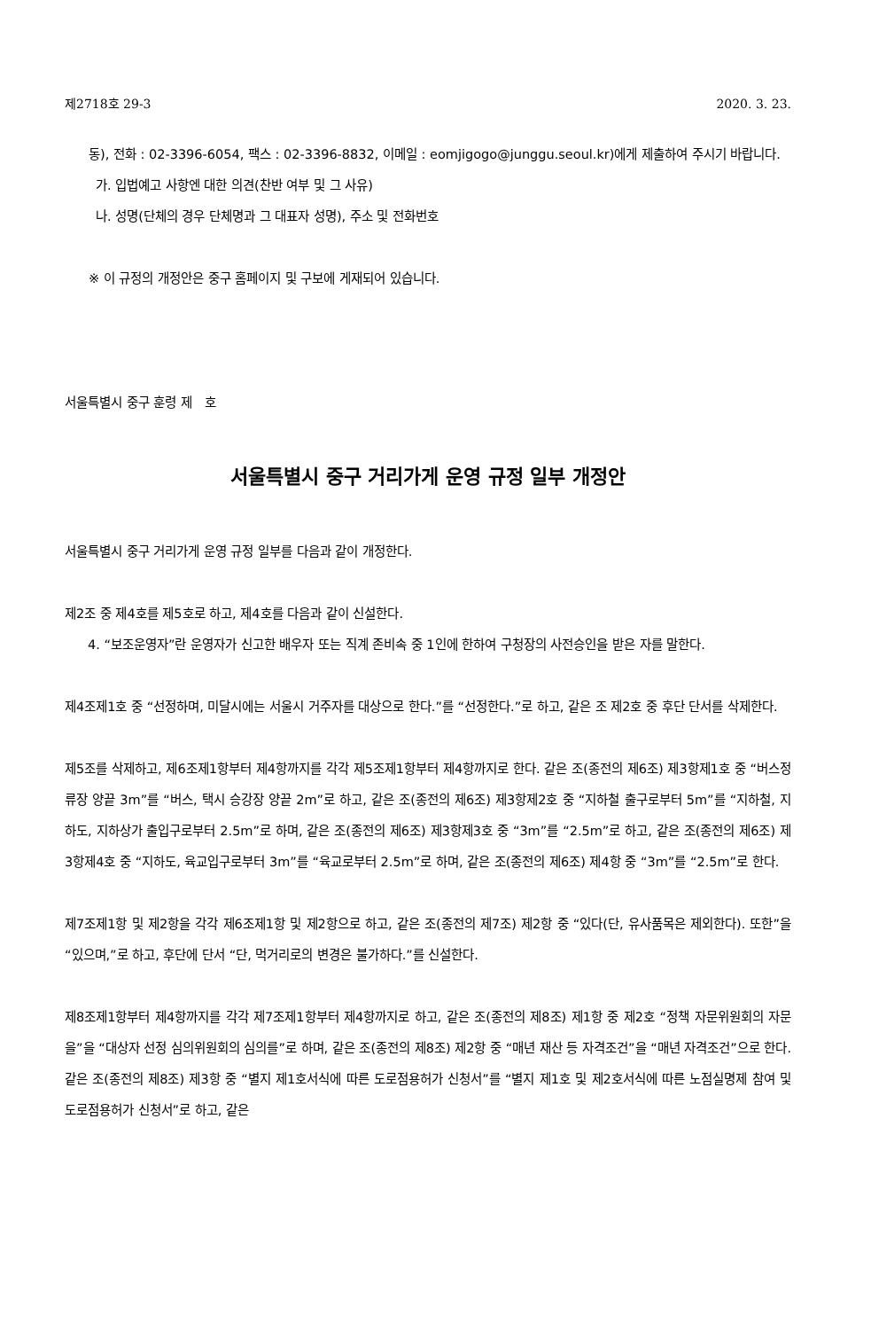제2718호 29-3 2020. 3. 23.
동), 전화 : 02-3396-6054, 팩스 : 02-3396-8832, 이메일 : eomjigogo@junggu.seoul.kr)에게 제출하여 주시기 바랍니다.
가. 입법예고 사항엔 대한 의견(찬반 여부 및 그 사유)
나. 성명(단체의 경우 단체명과 그 대표자 성명), 주소 및 전화번호
※ 이 규정의 개정안은 중구 홈페이지 및 구보에 게재되어 있습니다.
서울특별시 중구 훈령 제 호
서울특별시 중구 거리가게 운영 규정 일부 개정안
서울특별시 중구 거리가게 운영 규정 일부를 다음과 같이 개정한다.
제2조 중 제4호를 제5호로 하고, 제4호를 다음과 같이 신설한다.
4. “보조운영자”란 운영자가 신고한 배우자 또는 직계 존비속 중 1인에 한하여 구청장의 사전승인을 받은 자를 말한다.
제4조제1호 중 “선정하며, 미달시에는 서울시 거주자를 대상으로 한다.”를 “선정한다.”로 하고, 같은 조 제2호 중 후단 단서를 삭제한다.
제5조를 삭제하고, 제6조제1항부터 제4항까지를 각각 제5조제1항부터 제4항까지로 한다. 같은 조(종전의 제6조) 제3항제1호 중 “버스정류장 양끝 3m”를 “버스, 택시 승강장 양끝 2m”로 하고, 같은 조(종전의 제6조) 제3항제2호 중 “지하철 출구로부터 5m”를 “지하철, 지하도, 지하상가 출입구로부터 2.5m”로 하며, 같은 조(종전의 제6조) 제3항제3호 중 “3m”를 “2.5m”로 하고, 같은 조(종전의 제6조) 제3항제4호 중 “지하도, 육교입구로부터 3m”를 “육교로부터 2.5m”로 하며, 같은 조(종전의 제6조) 제4항 중 “3m”를 “2.5m”로 한다.
제7조제1항 및 제2항을 각각 제6조제1항 및 제2항으로 하고, 같은 조(종전의 제7조) 제2항 중 “있다(단, 유사품목은 제외한다). 또한”을 “있으며,”로 하고, 후단에 단서 “단, 먹거리로의 변경은 불가하다.”를 신설한다.
제8조제1항부터 제4항까지를 각각 제7조제1항부터 제4항까지로 하고, 같은 조(종전의 제8조) 제1항 중 제2호 “정책 자문위원회의 자문을”을 “대상자 선정 심의위원회의 심의를”로 하며, 같은 조(종전의 제8조) 제2항 중 “매년 재산 등 자격조건”을 “매년 자격조건”으로 한다. 같은 조(종전의 제8조) 제3항 중 “별지 제1호서식에 따른 도로점용허가 신청서”를 “별지 제1호 및 제2호서식에 따른 노점실명제 참여 및 도로점용허가 신청서”로 하고, 같은